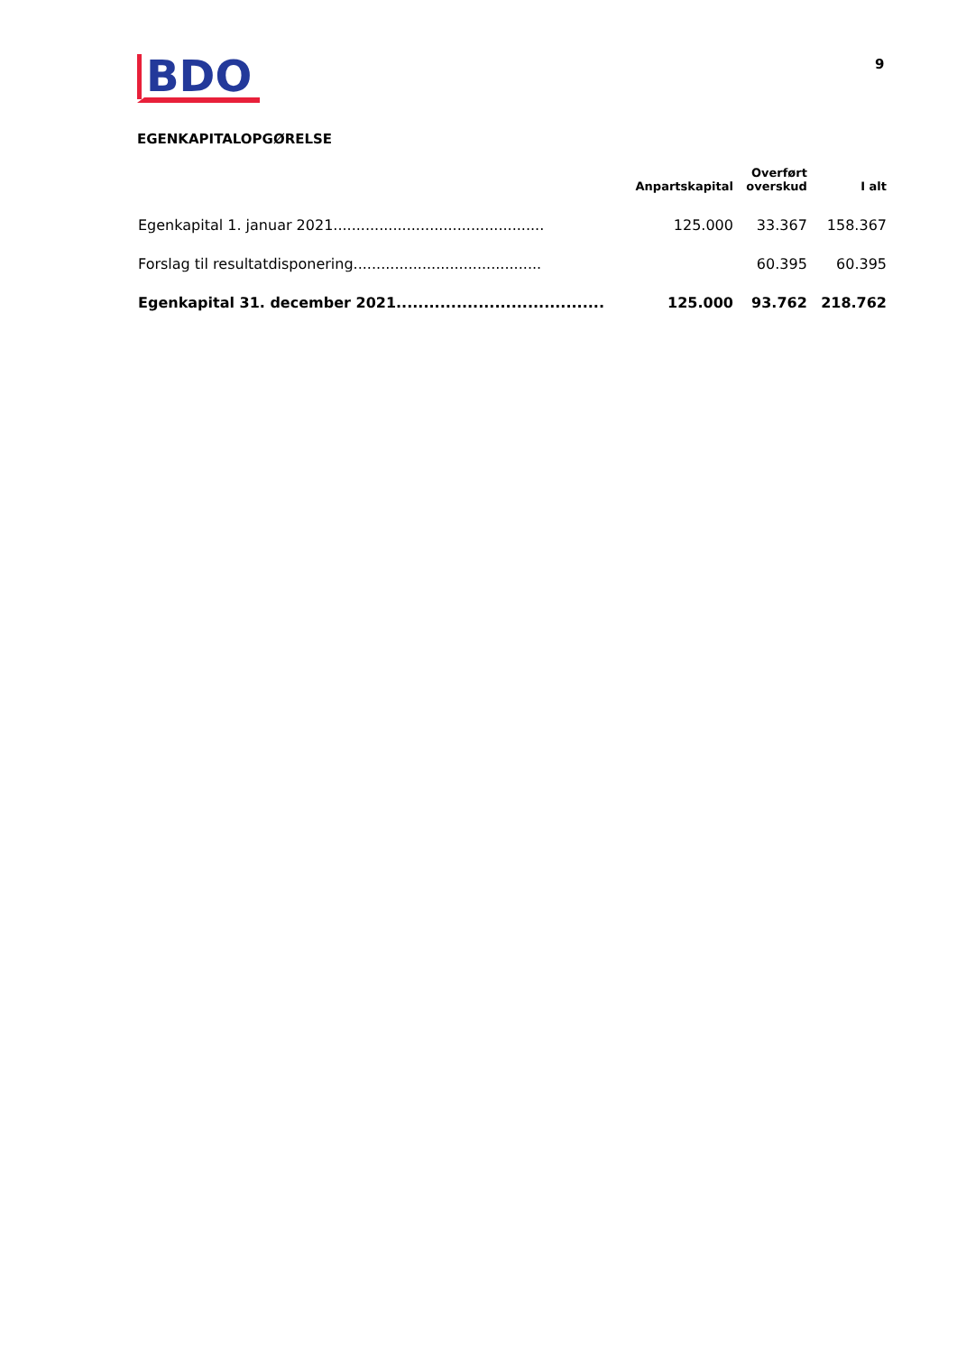BDO
9
EGENKAPITALOPGØRELSE
| | Anpartskapital | Overført overskud | I alt |
| --- | --- | --- | --- |
| Egenkapital 1. januar 2021.............................................. | 125.000 | 33.367 | 158.367 |
| Forslag til resultatdisponering......................................... | | 60.395 | 60.395 |
| Egenkapital 31. december 2021...................................... | 125.000 | 93.762 | 218.762 |